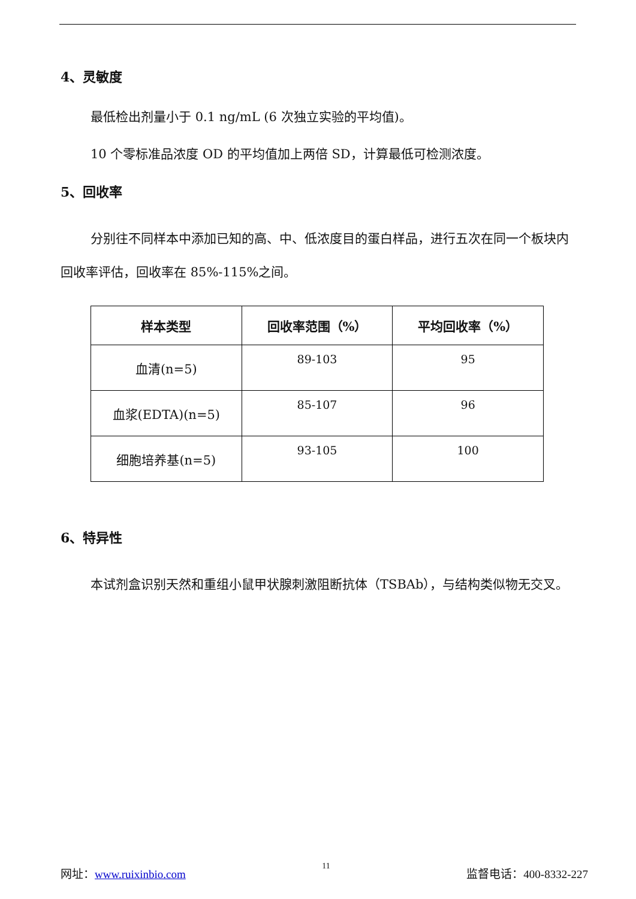4、灵敏度
最低检出剂量小于 0.1 ng/mL (6 次独立实验的平均值)。
10 个零标准品浓度 OD 的平均值加上两倍 SD，计算最低可检测浓度。
5、回收率
分别往不同样本中添加已知的高、中、低浓度目的蛋白样品，进行五次在同一个板块内回收率评估，回收率在 85%-115%之间。
| 样本类型 | 回收率范围（%） | 平均回收率（%） |
| --- | --- | --- |
| 血清(n=5) | 89-103 | 95 |
| 血浆(EDTA)(n=5) | 85-107 | 96 |
| 细胞培养基(n=5) | 93-105 | 100 |
6、特异性
本试剂盒识别天然和重组小鼠甲状腺刺激阻断抗体（TSBAb），与结构类似物无交叉。
网址：www.ruixinbio.com 11 监督电话：400-8332-227